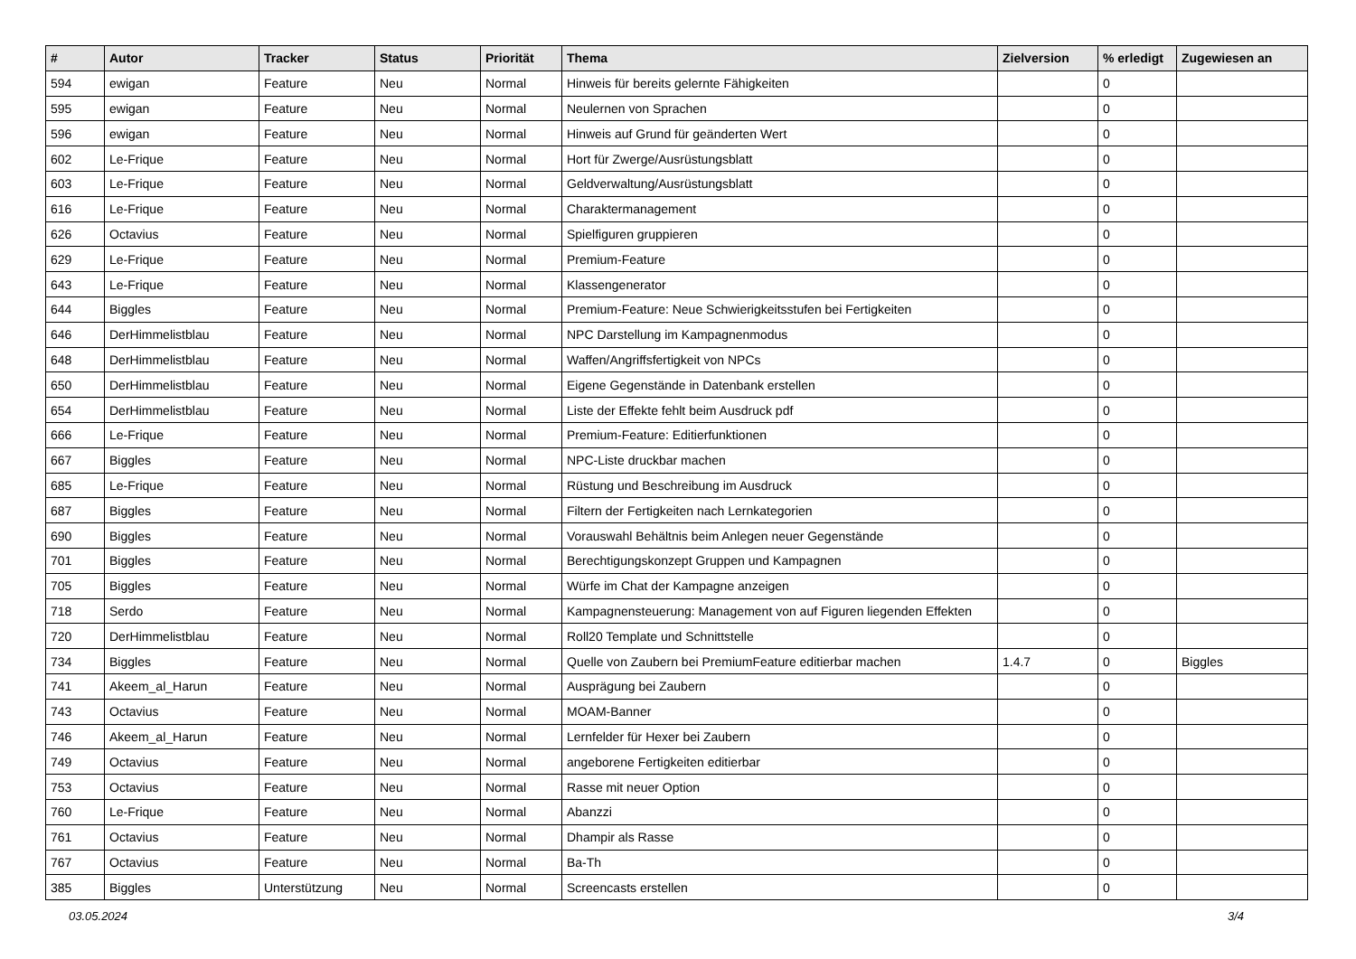| # | Autor | Tracker | Status | Priorität | Thema | Zielversion | % erledigt | Zugewiesen an |
| --- | --- | --- | --- | --- | --- | --- | --- | --- |
| 594 | ewigan | Feature | Neu | Normal | Hinweis für bereits gelernte Fähigkeiten | | 0 | |
| 595 | ewigan | Feature | Neu | Normal | Neulernen von Sprachen | | 0 | |
| 596 | ewigan | Feature | Neu | Normal | Hinweis auf Grund für geänderten Wert | | 0 | |
| 602 | Le-Frique | Feature | Neu | Normal | Hort für Zwerge/Ausrüstungsblatt | | 0 | |
| 603 | Le-Frique | Feature | Neu | Normal | Geldverwaltung/Ausrüstungsblatt | | 0 | |
| 616 | Le-Frique | Feature | Neu | Normal | Charaktermanagement | | 0 | |
| 626 | Octavius | Feature | Neu | Normal | Spielfiguren gruppieren | | 0 | |
| 629 | Le-Frique | Feature | Neu | Normal | Premium-Feature | | 0 | |
| 643 | Le-Frique | Feature | Neu | Normal | Klassengenerator | | 0 | |
| 644 | Biggles | Feature | Neu | Normal | Premium-Feature: Neue Schwierigkeitsstufen bei Fertigkeiten | | 0 | |
| 646 | DerHimmelistblau | Feature | Neu | Normal | NPC Darstellung im Kampagnenmodus | | 0 | |
| 648 | DerHimmelistblau | Feature | Neu | Normal | Waffen/Angriffsfertigkeit von NPCs | | 0 | |
| 650 | DerHimmelistblau | Feature | Neu | Normal | Eigene Gegenstände in Datenbank erstellen | | 0 | |
| 654 | DerHimmelistblau | Feature | Neu | Normal | Liste der Effekte fehlt beim Ausdruck pdf | | 0 | |
| 666 | Le-Frique | Feature | Neu | Normal | Premium-Feature: Editierfunktionen | | 0 | |
| 667 | Biggles | Feature | Neu | Normal | NPC-Liste druckbar machen | | 0 | |
| 685 | Le-Frique | Feature | Neu | Normal | Rüstung und Beschreibung im Ausdruck | | 0 | |
| 687 | Biggles | Feature | Neu | Normal | Filtern der Fertigkeiten nach Lernkategorien | | 0 | |
| 690 | Biggles | Feature | Neu | Normal | Vorauswahl Behältnis beim Anlegen neuer Gegenstände | | 0 | |
| 701 | Biggles | Feature | Neu | Normal | Berechtigungskonzept Gruppen und Kampagnen | | 0 | |
| 705 | Biggles | Feature | Neu | Normal | Würfe im Chat der Kampagne anzeigen | | 0 | |
| 718 | Serdo | Feature | Neu | Normal | Kampagnensteuerung: Management von auf Figuren liegenden Effekten | | 0 | |
| 720 | DerHimmelistblau | Feature | Neu | Normal | Roll20 Template und Schnittstelle | | 0 | |
| 734 | Biggles | Feature | Neu | Normal | Quelle von Zaubern bei PremiumFeature editierbar machen | 1.4.7 | 0 | Biggles |
| 741 | Akeem_al_Harun | Feature | Neu | Normal | Ausprägung bei Zaubern | | 0 | |
| 743 | Octavius | Feature | Neu | Normal | MOAM-Banner | | 0 | |
| 746 | Akeem_al_Harun | Feature | Neu | Normal | Lernfelder für Hexer bei Zaubern | | 0 | |
| 749 | Octavius | Feature | Neu | Normal | angeborene Fertigkeiten editierbar | | 0 | |
| 753 | Octavius | Feature | Neu | Normal | Rasse mit neuer Option | | 0 | |
| 760 | Le-Frique | Feature | Neu | Normal | Abanzzi | | 0 | |
| 761 | Octavius | Feature | Neu | Normal | Dhampir als Rasse | | 0 | |
| 767 | Octavius | Feature | Neu | Normal | Ba-Th | | 0 | |
| 385 | Biggles | Unterstützung | Neu | Normal | Screencasts erstellen | | 0 | |
03.05.2024 3/4